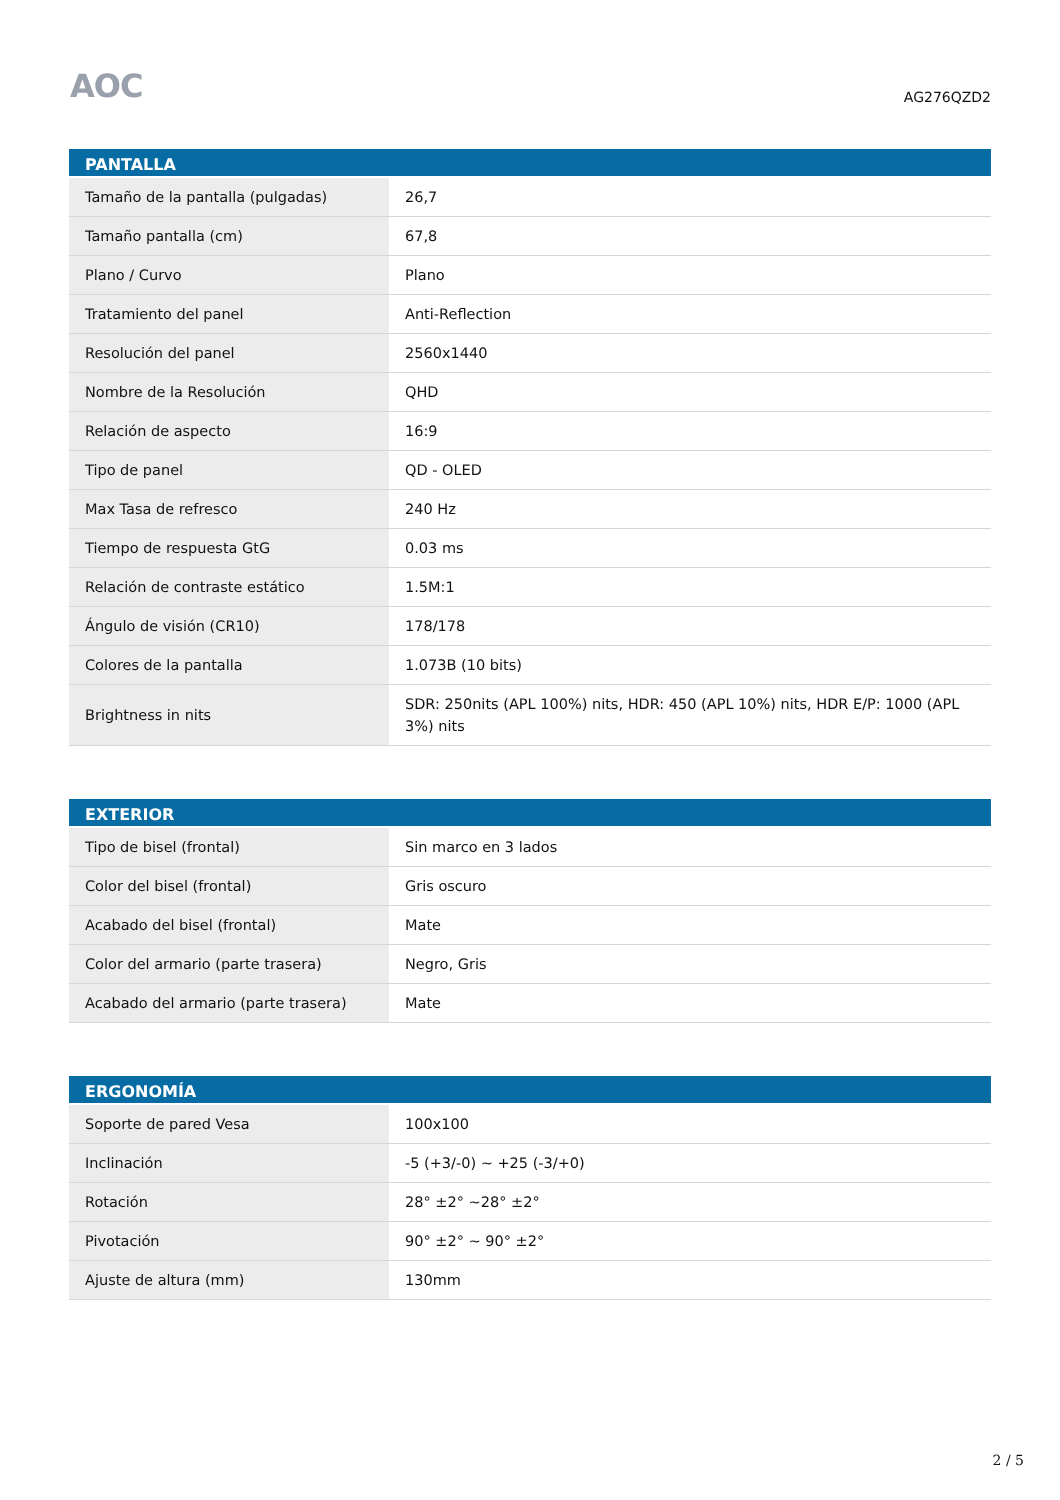AOC
AG276QZD2
| PANTALLA | |
| --- | --- |
| Tamaño de la pantalla (pulgadas) | 26,7 |
| Tamaño pantalla (cm) | 67,8 |
| Plano / Curvo | Plano |
| Tratamiento del panel | Anti-Reflection |
| Resolución del panel | 2560x1440 |
| Nombre de la Resolución | QHD |
| Relación de aspecto | 16:9 |
| Tipo de panel | QD - OLED |
| Max Tasa de refresco | 240 Hz |
| Tiempo de respuesta GtG | 0.03 ms |
| Relación de contraste estático | 1.5M:1 |
| Ángulo de visión (CR10) | 178/178 |
| Colores de la pantalla | 1.073B (10 bits) |
| Brightness in nits | SDR: 250nits (APL 100%) nits, HDR: 450 (APL 10%) nits, HDR E/P: 1000 (APL 3%) nits |
| EXTERIOR | |
| --- | --- |
| Tipo de bisel (frontal) | Sin marco en 3 lados |
| Color del bisel (frontal) | Gris oscuro |
| Acabado del bisel (frontal) | Mate |
| Color del armario (parte trasera) | Negro, Gris |
| Acabado del armario (parte trasera) | Mate |
| ERGONOMÍA | |
| --- | --- |
| Soporte de pared Vesa | 100x100 |
| Inclinación | -5 (+3/-0) ~ +25 (-3/+0) |
| Rotación | 28° ±2° ~28° ±2° |
| Pivotación | 90° ±2° ~ 90° ±2° |
| Ajuste de altura (mm) | 130mm |
2 / 5